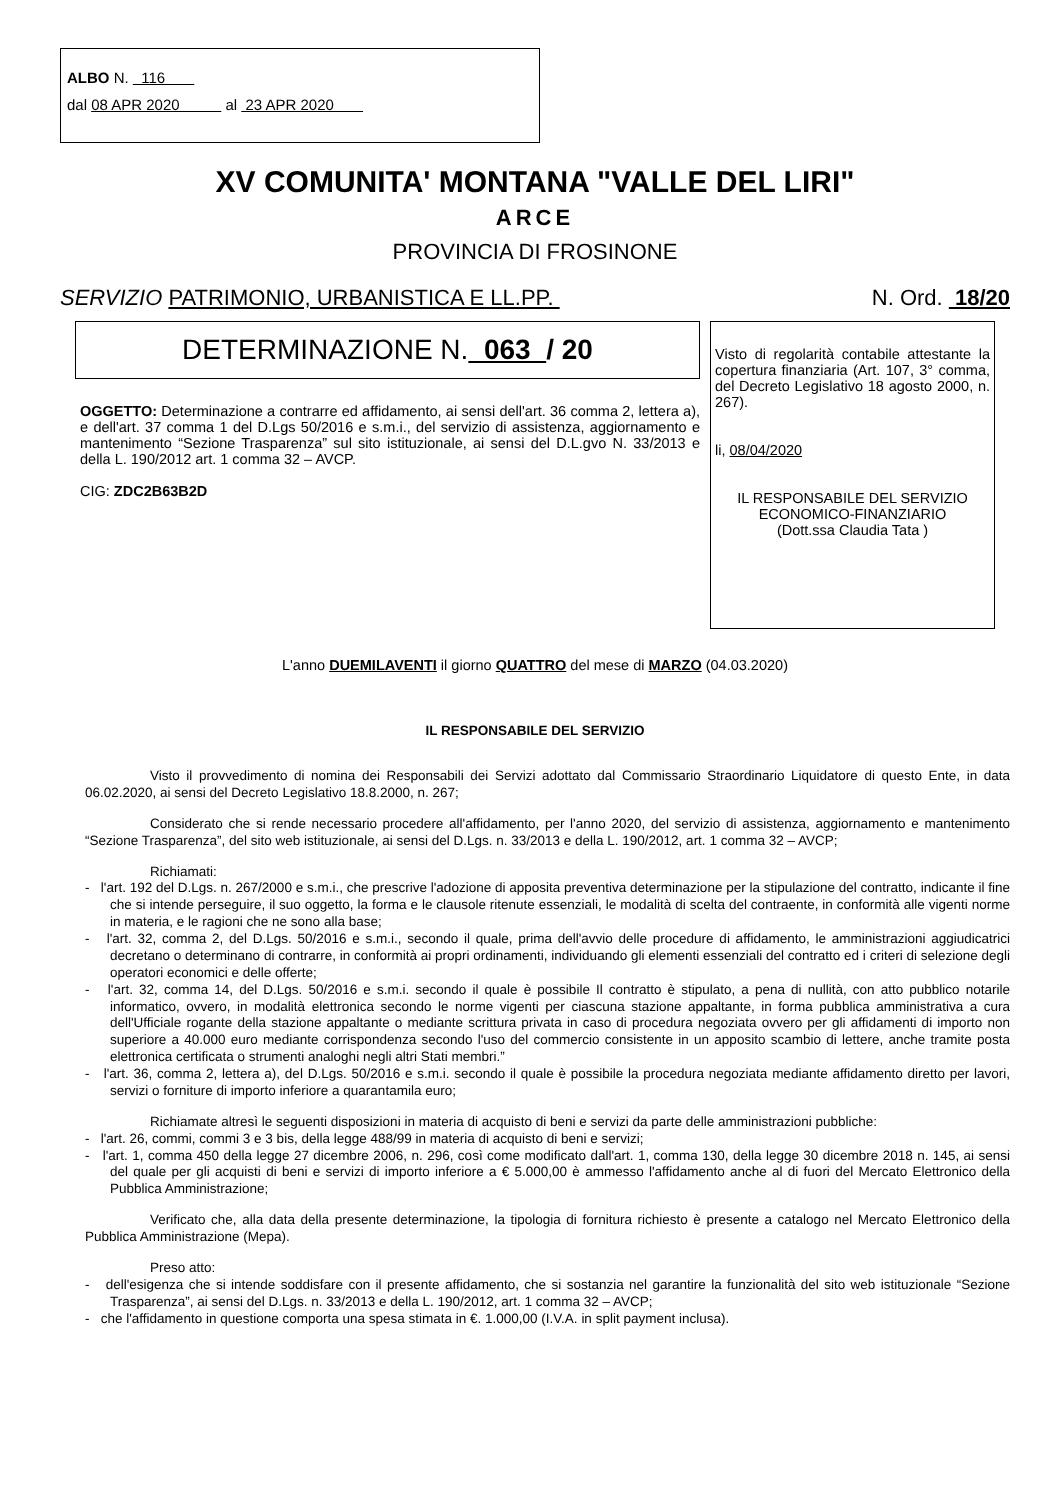ALBO N. 116
dal 08 APR 2020 al 23 APR 2020
XV COMUNITA' MONTANA "VALLE DEL LIRI"
ARCE
PROVINCIA DI FROSINONE
SERVIZIO PATRIMONIO, URBANISTICA E LL.PP. N. Ord. 18/20
DETERMINAZIONE N. 063 / 20
OGGETTO: Determinazione a contrarre ed affidamento, ai sensi dell'art. 36 comma 2, lettera a), e dell'art. 37 comma 1 del D.Lgs 50/2016 e s.m.i., del servizio di assistenza, aggiornamento e mantenimento “Sezione Trasparenza” sul sito istituzionale, ai sensi del D.L.gvo N. 33/2013 e della L. 190/2012 art. 1 comma 32 – AVCP.
CIG: ZDC2B63B2D
Visto di regolarità contabile attestante la copertura finanziaria (Art. 107, 3° comma, del Decreto Legislativo 18 agosto 2000, n. 267).
li, 08/04/2020
IL RESPONSABILE DEL SERVIZIO
ECONOMICO-FINANZIARIO
(Dott.ssa Claudia Tata )
L'anno DUEMILAVENTI il giorno QUATTRO del mese di MARZO (04.03.2020)
IL RESPONSABILE DEL SERVIZIO
Visto il provvedimento di nomina dei Responsabili dei Servizi adottato dal Commissario Straordinario Liquidatore di questo Ente, in data 06.02.2020, ai sensi del Decreto Legislativo 18.8.2000, n. 267;
Considerato che si rende necessario procedere all'affidamento, per l'anno 2020, del servizio di assistenza, aggiornamento e mantenimento “Sezione Trasparenza”, del sito web istituzionale, ai sensi del D.Lgs. n. 33/2013 e della L. 190/2012, art. 1 comma 32 – AVCP;
Richiamati:
- l'art. 192 del D.Lgs. n. 267/2000 e s.m.i., che prescrive l'adozione di apposita preventiva determinazione per la stipulazione del contratto, indicante il fine che si intende perseguire, il suo oggetto, la forma e le clausole ritenute essenziali, le modalità di scelta del contraente, in conformità alle vigenti norme in materia, e le ragioni che ne sono alla base;
- l'art. 32, comma 2, del D.Lgs. 50/2016 e s.m.i., secondo il quale, prima dell'avvio delle procedure di affidamento, le amministrazioni aggiudicatrici decretano o determinano di contrarre, in conformità ai propri ordinamenti, individuando gli elementi essenziali del contratto ed i criteri di selezione degli operatori economici e delle offerte;
- l'art. 32, comma 14, del D.Lgs. 50/2016 e s.m.i. secondo il quale è possibile Il contratto è stipulato, a pena di nullità, con atto pubblico notarile informatico, ovvero, in modalità elettronica secondo le norme vigenti per ciascuna stazione appaltante, in forma pubblica amministrativa a cura dell'Ufficiale rogante della stazione appaltante o mediante scrittura privata in caso di procedura negoziata ovvero per gli affidamenti di importo non superiore a 40.000 euro mediante corrispondenza secondo l'uso del commercio consistente in un apposito scambio di lettere, anche tramite posta elettronica certificata o strumenti analoghi negli altri Stati membri.”
- l'art. 36, comma 2, lettera a), del D.Lgs. 50/2016 e s.m.i. secondo il quale è possibile la procedura negoziata mediante affidamento diretto per lavori, servizi o forniture di importo inferiore a quarantamila euro;
Richiamate altresì le seguenti disposizioni in materia di acquisto di beni e servizi da parte delle amministrazioni pubbliche:
- l'art. 26, commi, commi 3 e 3 bis, della legge 488/99 in materia di acquisto di beni e servizi;
- l'art. 1, comma 450 della legge 27 dicembre 2006, n. 296, così come modificato dall'art. 1, comma 130, della legge 30 dicembre 2018 n. 145, ai sensi del quale per gli acquisti di beni e servizi di importo inferiore a € 5.000,00 è ammesso l'affidamento anche al di fuori del Mercato Elettronico della Pubblica Amministrazione;
Verificato che, alla data della presente determinazione, la tipologia di fornitura richiesto è presente a catalogo nel Mercato Elettronico della Pubblica Amministrazione (Mepa).
Preso atto:
- dell'esigenza che si intende soddisfare con il presente affidamento, che si sostanzia nel garantire la funzionalità del sito web istituzionale “Sezione Trasparenza”, ai sensi del D.Lgs. n. 33/2013 e della L. 190/2012, art. 1 comma 32 – AVCP;
- che l'affidamento in questione comporta una spesa stimata in €. 1.000,00 (I.V.A. in split payment inclusa).